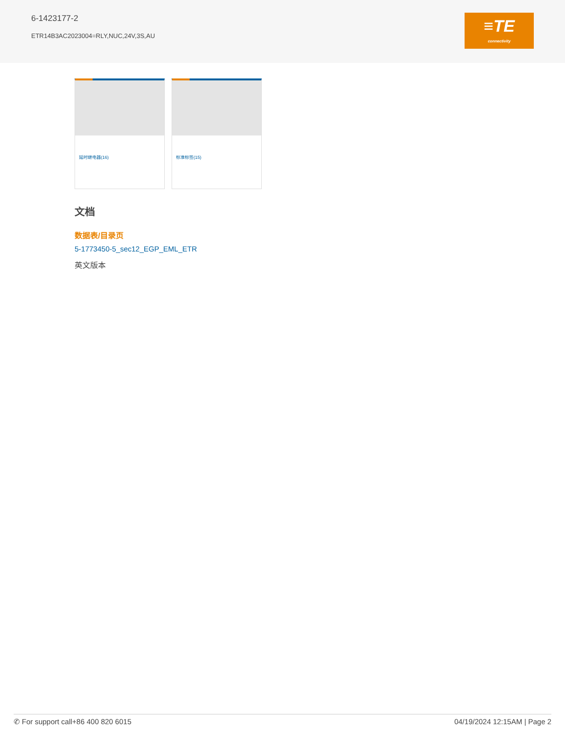6-1423177-2
ETR14B3AC2023004=RLY,NUC,24V,3S,AU
≡TE
connectivity
延时继电器(16) 标准标签(15)
文档
数据表/目录页
5-1773450-5_sec12_EGP_EML_ETR
英文版本
✆ For support call+86 400 820 6015 04/19/2024 12:15AM | Page 2